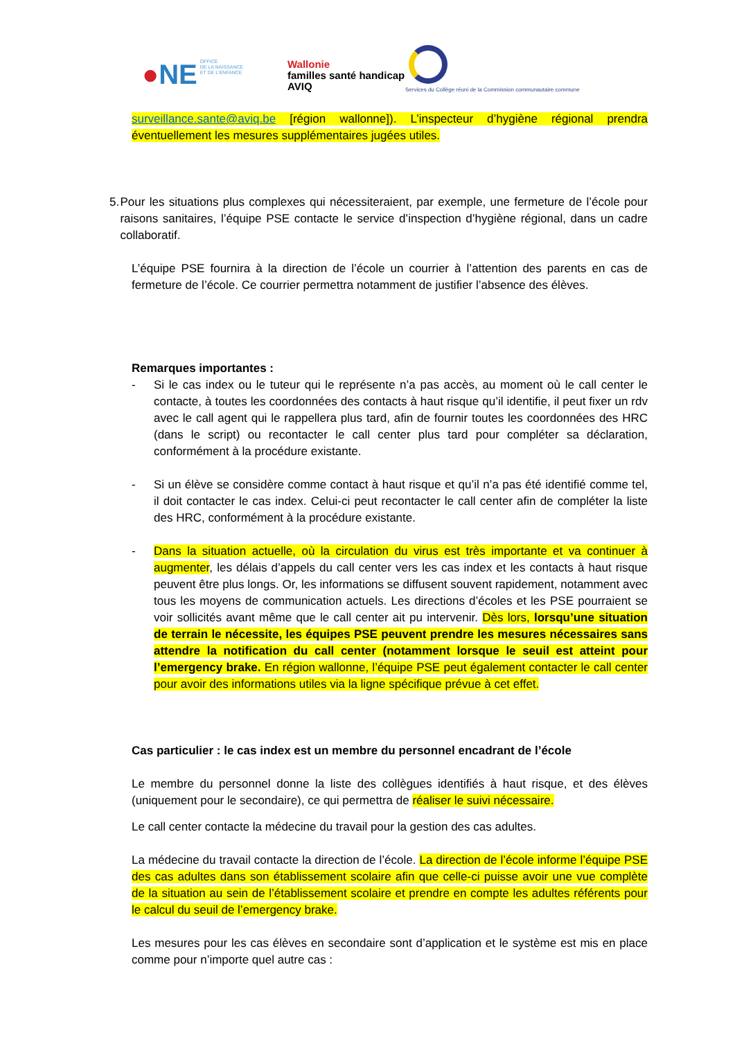●NE OFFICE
DE LA NAISSANCE
ET DE L'ENFANCE
Wallonie
familles santé handicap
AVIQ
Services du Collège réuni de la Commission communautaire commune
surveillance.sante@aviq.be [région wallonne]). L’inspecteur d’hygiène régional prendra éventuellement les mesures supplémentaires jugées utiles.
5. Pour les situations plus complexes qui nécessiteraient, par exemple, une fermeture de l’école pour raisons sanitaires, l’équipe PSE contacte le service d’inspection d’hygiène régional, dans un cadre collaboratif.
L’équipe PSE fournira à la direction de l’école un courrier à l’attention des parents en cas de fermeture de l’école. Ce courrier permettra notamment de justifier l’absence des élèves.
Remarques importantes :
- Si le cas index ou le tuteur qui le représente n’a pas accès, au moment où le call center le contacte, à toutes les coordonnées des contacts à haut risque qu’il identifie, il peut fixer un rdv avec le call agent qui le rappellera plus tard, afin de fournir toutes les coordonnées des HRC (dans le script) ou recontacter le call center plus tard pour compléter sa déclaration, conformément à la procédure existante.
- Si un élève se considère comme contact à haut risque et qu’il n’a pas été identifié comme tel, il doit contacter le cas index. Celui-ci peut recontacter le call center afin de compléter la liste des HRC, conformément à la procédure existante.
- Dans la situation actuelle, où la circulation du virus est très importante et va continuer à augmenter, les délais d’appels du call center vers les cas index et les contacts à haut risque peuvent être plus longs. Or, les informations se diffusent souvent rapidement, notamment avec tous les moyens de communication actuels. Les directions d’écoles et les PSE pourraient se voir sollicités avant même que le call center ait pu intervenir. Dès lors, lorsqu’une situation de terrain le nécessite, les équipes PSE peuvent prendre les mesures nécessaires sans attendre la notification du call center (notamment lorsque le seuil est atteint pour l’emergency brake. En région wallonne, l’équipe PSE peut également contacter le call center pour avoir des informations utiles via la ligne spécifique prévue à cet effet.
Cas particulier : le cas index est un membre du personnel encadrant de l’école
Le membre du personnel donne la liste des collègues identifiés à haut risque, et des élèves (uniquement pour le secondaire), ce qui permettra de réaliser le suivi nécessaire.
Le call center contacte la médecine du travail pour la gestion des cas adultes.
La médecine du travail contacte la direction de l’école. La direction de l’école informe l’équipe PSE des cas adultes dans son établissement scolaire afin que celle-ci puisse avoir une vue complète de la situation au sein de l’établissement scolaire et prendre en compte les adultes référents pour le calcul du seuil de l’emergency brake.
Les mesures pour les cas élèves en secondaire sont d’application et le système est mis en place comme pour n’importe quel autre cas :